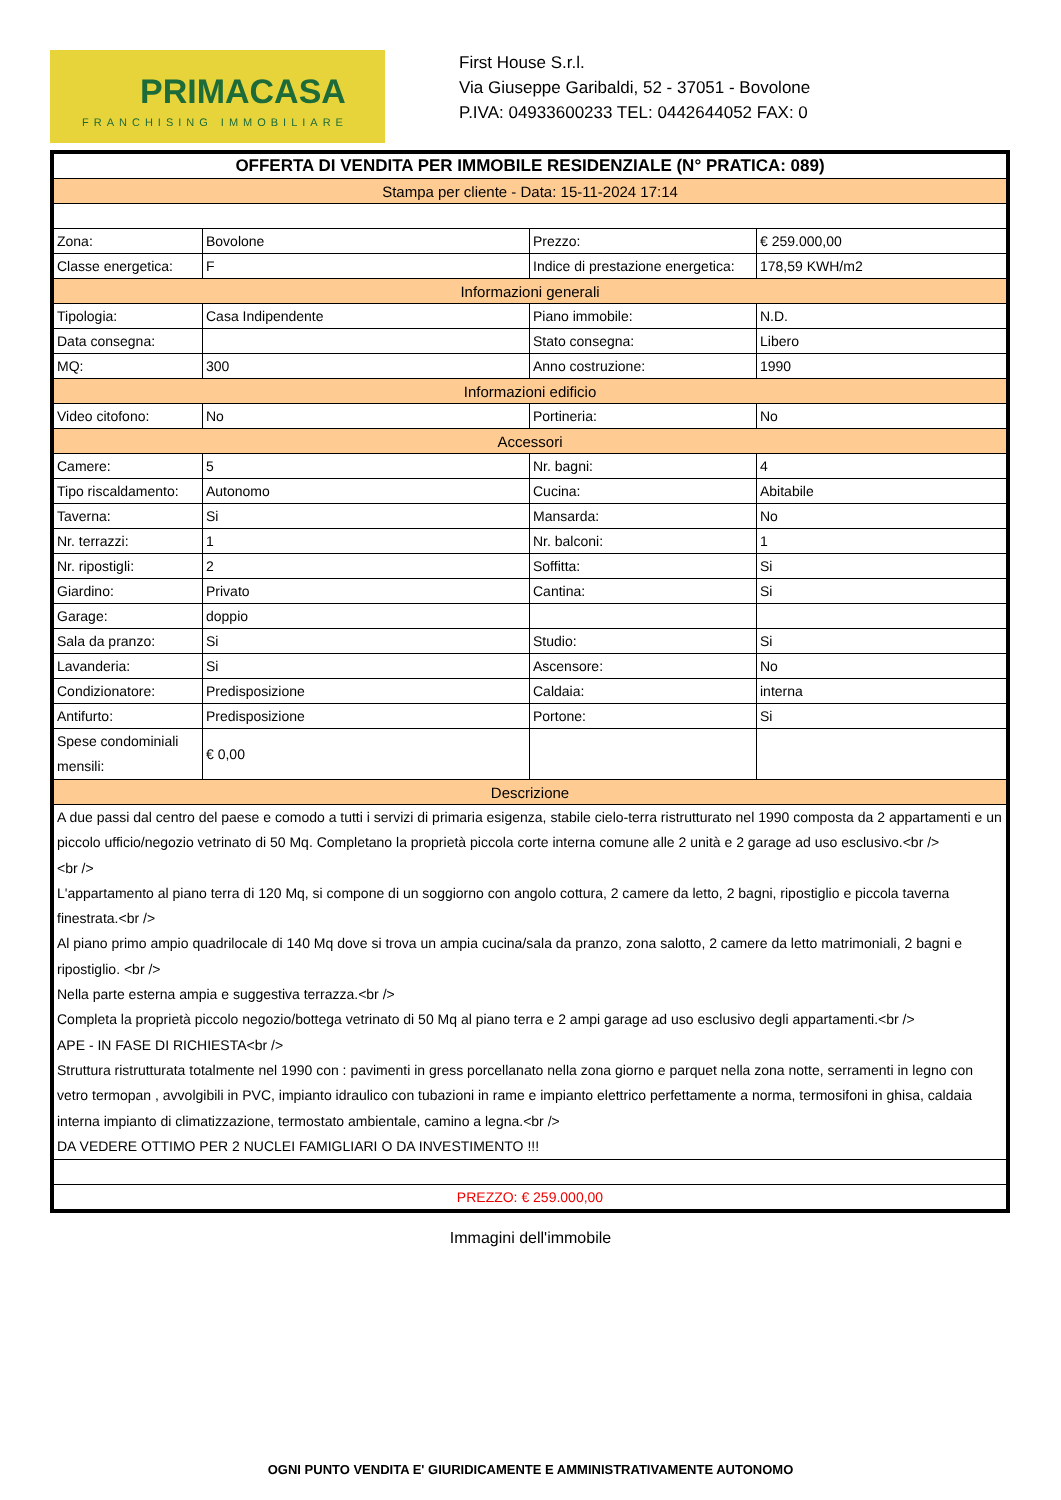PRIMACASA
FRANCHISING IMMOBILIARE
First House S.r.l.
Via Giuseppe Garibaldi, 52 - 37051 - Bovolone
P.IVA: 04933600233 TEL: 0442644052 FAX: 0
| OFFERTA DI VENDITA PER IMMOBILE RESIDENZIALE (N° PRATICA: 089) | | | |
| Stampa per cliente - Data: 15-11-2024 17:14 | | | |
| Zona: | Bovolone | Prezzo: | € 259.000,00 |
| Classe energetica: | F | Indice di prestazione energetica: | 178,59 KWH/m2 |
| Informazioni generali | | | |
| Tipologia: | Casa Indipendente | Piano immobile: | N.D. |
| Data consegna: | | Stato consegna: | Libero |
| MQ: | 300 | Anno costruzione: | 1990 |
| Informazioni edificio | | | |
| Video citofono: | No | Portineria: | No |
| Accessori | | | |
| Camere: | 5 | Nr. bagni: | 4 |
| Tipo riscaldamento: | Autonomo | Cucina: | Abitabile |
| Taverna: | Si | Mansarda: | No |
| Nr. terrazzi: | 1 | Nr. balconi: | 1 |
| Nr. ripostigli: | 2 | Soffitta: | Si |
| Giardino: | Privato | Cantina: | Si |
| Garage: | doppio | | |
| Sala da pranzo: | Si | Studio: | Si |
| Lavanderia: | Si | Ascensore: | No |
| Condizionatore: | Predisposizione | Caldaia: | interna |
| Antifurto: | Predisposizione | Portone: | Si |
| Spese condominiali mensili: | € 0,00 | | |
| Descrizione | | | |
| A due passi dal centro del paese e comodo a tutti i servizi di primaria esigenza, stabile cielo-terra ristrutturato nel 1990 composta da 2 appartamenti e un piccolo ufficio/negozio vetrinato di 50 Mq. Completano la proprietà piccola corte interna comune alle 2 unità e 2 garage ad uso esclusivo.<br /> <br /> L'appartamento al piano terra di 120 Mq, si compone di un soggiorno con angolo cottura, 2 camere da letto, 2 bagni, ripostiglio e piccola taverna finestrata.<br /> Al piano primo ampio quadrilocale di 140 Mq dove si trova un ampia cucina/sala da pranzo, zona salotto, 2 camere da letto matrimoniali, 2 bagni e ripostiglio. <br /> Nella parte esterna ampia e suggestiva terrazza.<br /> Completa la proprietà piccolo negozio/bottega vetrinato di 50 Mq al piano terra e 2 ampi garage ad uso esclusivo degli appartamenti.<br /> APE - IN FASE DI RICHIESTA<br /> Struttura ristrutturata totalmente nel 1990 con : pavimenti in gress porcellanato nella zona giorno e parquet nella zona notte, serramenti in legno con vetro termopan , avvolgibili in PVC, impianto idraulico con tubazioni in rame e impianto elettrico perfettamente a norma, termosifoni in ghisa, caldaia interna impianto di climatizzazione, termostato ambientale, camino a legna.<br /> DA VEDERE OTTIMO PER 2 NUCLEI FAMIGLIARI O DA INVESTIMENTO !!! | | | |
| PREZZO: € 259.000,00 | | | |
Immagini dell'immobile
OGNI PUNTO VENDITA E' GIURIDICAMENTE E AMMINISTRATIVAMENTE AUTONOMO